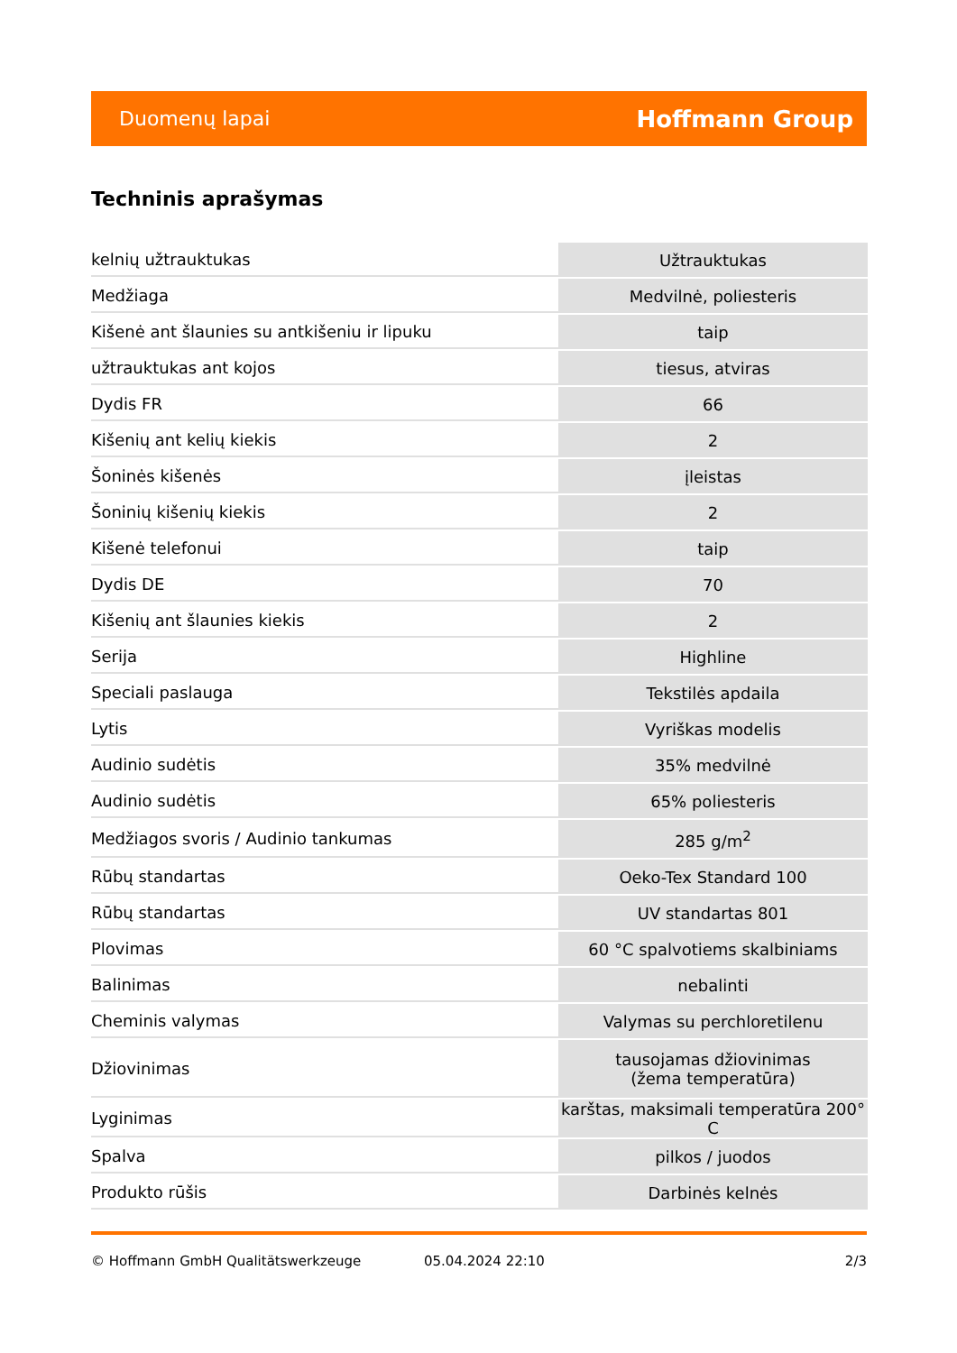Duomenų lapai Hoffmann Group
Techninis aprašymas
| kelnių užtrauktukas | Užtrauktukas |
| Medžiaga | Medvilnė, poliesteris |
| Kišenė ant šlaunies su antkišeniu ir lipuku | taip |
| užtrauktukas ant kojos | tiesus, atviras |
| Dydis FR | 66 |
| Kišenių ant kelių kiekis | 2 |
| Šoninės kišenės | įleistas |
| Šoninių kišenių kiekis | 2 |
| Kišenė telefonui | taip |
| Dydis DE | 70 |
| Kišenių ant šlaunies kiekis | 2 |
| Serija | Highline |
| Speciali paslauga | Tekstilės apdaila |
| Lytis | Vyriškas modelis |
| Audinio sudėtis | 35% medvilnė |
| Audinio sudėtis | 65% poliesteris |
| Medžiagos svoris / Audinio tankumas | 285 g/m<sup>2</sup> |
| Rūbų standartas | Oeko-Tex Standard 100 |
| Rūbų standartas | UV standartas 801 |
| Plovimas | 60 °C spalvotiems skalbiniams |
| Balinimas | nebalinti |
| Cheminis valymas | Valymas su perchloretilenu |
| Džiovinimas | tausojamas džiovinimas (žema temperatūra) |
| Lyginimas | karštas, maksimali temperatūra 200° C |
| Spalva | pilkos / juodos |
| Produkto rūšis | Darbinės kelnės |
© Hoffmann GmbH Qualitätswerkzeuge 05.04.2024 22:10 2/3